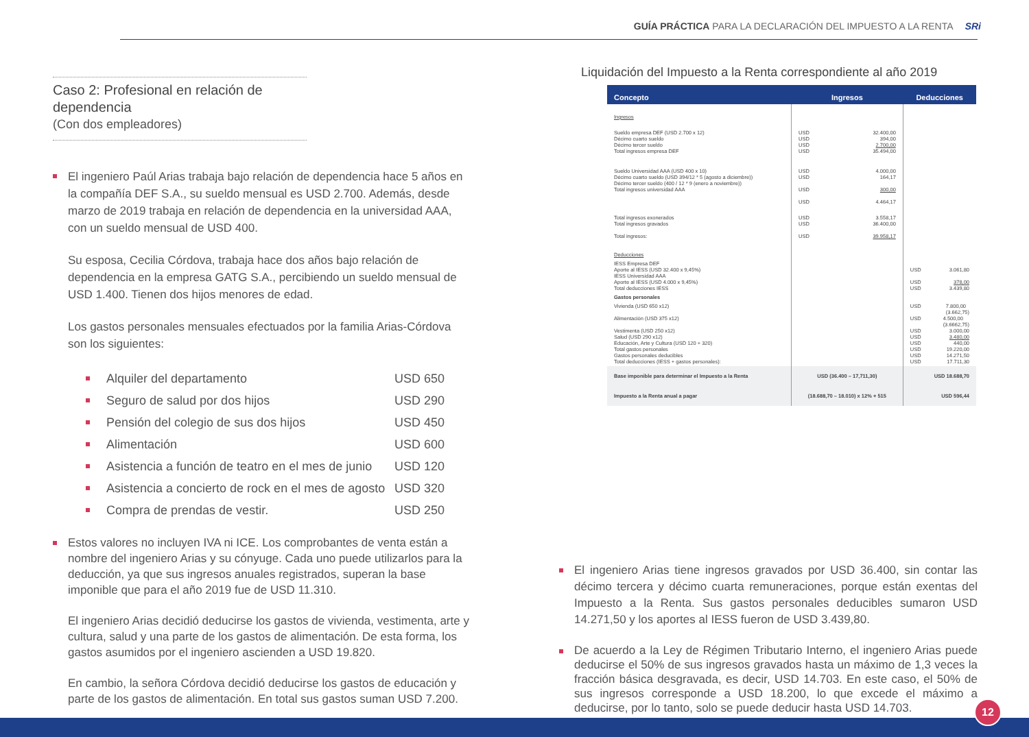GUÍA PRÁCTICA PARA LA DECLARACIÓN DEL IMPUESTO A LA RENTA SRi
Caso 2: Profesional en relación de dependencia
(Con dos empleadores)
El ingeniero Paúl Arias trabaja bajo relación de dependencia hace 5 años en la compañía DEF S.A., su sueldo mensual es USD 2.700. Además, desde marzo de 2019 trabaja en relación de dependencia en la universidad AAA, con un sueldo mensual de USD 400.
Su esposa, Cecilia Córdova, trabaja hace dos años bajo relación de dependencia en la empresa GATG S.A., percibiendo un sueldo mensual de USD 1.400. Tienen dos hijos menores de edad.
Los gastos personales mensuales efectuados por la familia Arias-Córdova son los siguientes:
Alquiler del departamento USD 650
Seguro de salud por dos hijos USD 290
Pensión del colegio de sus dos hijos USD 450
Alimentación USD 600
Asistencia a función de teatro en el mes de junio USD 120
Asistencia a concierto de rock en el mes de agosto USD 320
Compra de prendas de vestir. USD 250
Estos valores no incluyen IVA ni ICE. Los comprobantes de venta están a nombre del ingeniero Arias y su cónyuge. Cada uno puede utilizarlos para la deducción, ya que sus ingresos anuales registrados, superan la base imponible que para el año 2019 fue de USD 11.310.
El ingeniero Arias decidió deducirse los gastos de vivienda, vestimenta, arte y cultura, salud y una parte de los gastos de alimentación. De esta forma, los gastos asumidos por el ingeniero ascienden a USD 19.820.
En cambio, la señora Córdova decidió deducirse los gastos de educación y parte de los gastos de alimentación. En total sus gastos suman USD 7.200.
Liquidación del Impuesto a la Renta correspondiente al año 2019
| Concepto | Ingresos | Deducciones |
| --- | --- | --- |
| Ingresos | | |
| Sueldo empresa DEF (USD 2.700 x 12) Décimo cuarto sueldo Décimo tercer sueldo Total ingresos empresa DEF | USD 32.400,00 USD 394,00 USD 2.700,00 USD 35.494,00 | |
| Sueldo Universidad AAA (USD 400 x 10) Décimo cuarto sueldo (USD 394/12 * 5 (agosto a diciembre)) Décimo tercer sueldo (400 / 12 * 9 (enero a noviembre)) Total ingresos universidad AAA | USD 4.000,00 USD 164,17 USD 300,00 USD 4.464,17 | |
| Total ingresos exonerados Total ingresos gravados Total ingresos: | USD 3.558,17 USD 36.400,00 USD 39.958,17 | |
| Deducciones | | |
| IESS Empresa DEF Aporte al IESS (USD 32.400 x 9,45%) IESS Universidad AAA Aporte al IESS (USD 4.000 x 9,45%) Total deducciones IESS | | USD 3.061,80 USD 378,00 USD 3.439,80 |
| Gastos personales | | |
| Vivienda (USD 650 x12) Alimentación (USD 375 x12) Vestimenta (USD 250 x12) Salud (USD 290 x12) Educación, Arte y Cultura (USD 120 + 320) Total gastos personales Gastos personales deducibles Total deducciones (IESS + gastos personales): | | USD 7.800,00 (3.662,75) USD 4.500,00 (3.6662,75) USD 3.000,00 USD 3.480,00 USD 440,00 USD 19.220,00 USD 14.271,50 USD 17.711,30 |
| Base imponible para determinar el Impuesto a la Renta | USD (36.400 – 17,711,30) | USD 18.688,70 |
| Impuesto a la Renta anual a pagar | (18.688,70 – 18.010) x 12% + 515 | USD 596,44 |
El ingeniero Arias tiene ingresos gravados por USD 36.400, sin contar las décimo tercera y décimo cuarta remuneraciones, porque están exentas del Impuesto a la Renta. Sus gastos personales deducibles sumaron USD 14.271,50 y los aportes al IESS fueron de USD 3.439,80.
De acuerdo a la Ley de Régimen Tributario Interno, el ingeniero Arias puede deducirse el 50% de sus ingresos gravados hasta un máximo de 1,3 veces la fracción básica desgravada, es decir, USD 14.703. En este caso, el 50% de sus ingresos corresponde a USD 18.200, lo que excede el máximo a deducirse, por lo tanto, solo se puede deducir hasta USD 14.703.
12